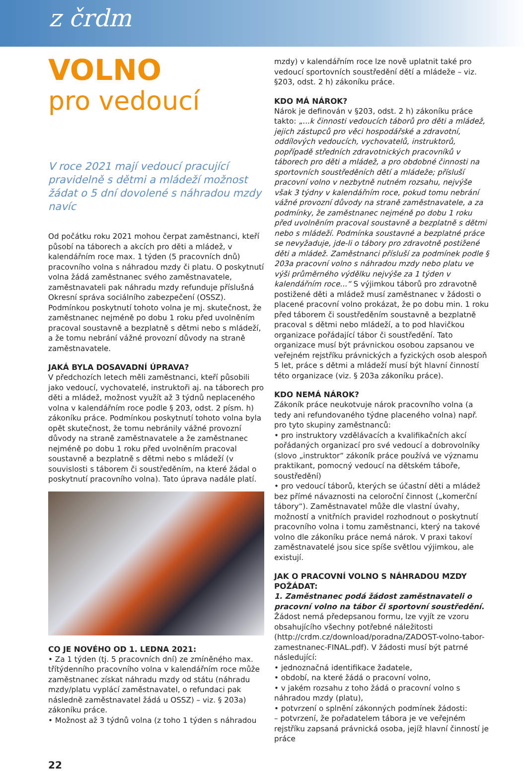z črdm
VOLNO
pro vedoucí
V roce 2021 mají vedoucí pracující pravidelně s dětmi a mládeží možnost žádat o 5 dní dovolené s náhradou mzdy navíc
Od počátku roku 2021 mohou čerpat zaměstnanci, kteří působí na táborech a akcích pro děti a mládež, v kalendářním roce max. 1 týden (5 pracovních dnů) pracovního volna s náhradou mzdy či platu. O poskytnutí volna žádá zaměstnanec svého zaměstnavatele, zaměstnavateli pak náhradu mzdy refunduje příslušná Okresní správa sociálního zabezpečení (OSSZ). Podmínkou poskytnutí tohoto volna je mj. skutečnost, že zaměstnanec nejméně po dobu 1 roku před uvolněním pracoval soustavně a bezplatně s dětmi nebo s mládeží, a že tomu nebrání vážné provozní důvody na straně zaměstnavatele.
JAKÁ BYLA DOSAVADNÍ ÚPRAVA?
V předchozích letech měli zaměstnanci, kteří působili jako vedoucí, vychovatelé, instruktoři aj. na táborech pro děti a mládež, možnost využít až 3 týdnů neplaceného volna v kalendářním roce podle § 203, odst. 2 písm. h) zákoníku práce. Podmínkou poskytnutí tohoto volna byla opět skutečnost, že tomu nebránily vážné provozní důvody na straně zaměstnavatele a že zaměstnanec nejméně po dobu 1 roku před uvolněním pracoval soustavně a bezplatně s dětmi nebo s mládeží (v souvislosti s táborem či soustředěním, na které žádal o poskytnutí pracovního volna). Tato úprava nadále platí.
CO JE NOVÉHO OD 1. LEDNA 2021:
• Za 1 týden (tj. 5 pracovních dní) ze zmíněného max. třítýdenního pracovního volna v kalendářním roce může zaměstnanec získat náhradu mzdy od státu (náhradu mzdy/platu vyplácí zaměstnavatel, o refundaci pak následně zaměstnavatel žádá u OSSZ) – viz. § 203a) zákoníku práce.
• Možnost až 3 týdnů volna (z toho 1 týden s náhradou
mzdy) v kalendářním roce lze nově uplatnit také pro vedoucí sportovních soustředění dětí a mládeže – viz. §203, odst. 2 h) zákoníku práce.
KDO MÁ NÁROK?
Nárok je definován v §203, odst. 2 h) zákoníku práce takto: „...k činnosti vedoucích táborů pro děti a mládež, jejich zástupců pro věci hospodářské a zdravotní, oddílových vedoucích, vychovatelů, instruktorů, popřípadě středních zdravotnických pracovníků v táborech pro děti a mládež, a pro obdobné činnosti na sportovních soustředěních dětí a mládeže; přísluší pracovní volno v nezbytně nutném rozsahu, nejvýše však 3 týdny v kalendářním roce, pokud tomu nebrání vážné provozní důvody na straně zaměstnavatele, a za podmínky, že zaměstnanec nejméně po dobu 1 roku před uvolněním pracoval soustavně a bezplatně s dětmi nebo s mládeží. Podmínka soustavné a bezplatné práce se nevyžaduje, jde-li o tábory pro zdravotně postižené děti a mládež. Zaměstnanci přísluší za podmínek podle § 203a pracovní volno s náhradou mzdy nebo platu ve výši průměrného výdělku nejvýše za 1 týden v kalendářním roce...“ S výjimkou táborů pro zdravotně postižené děti a mládež musí zaměstnanec v žádosti o placené pracovní volno prokázat, že po dobu min. 1 roku před táborem či soustředěním soustavně a bezplatně pracoval s dětmi nebo mládeží, a to pod hlavičkou organizace pořádající tábor či soustředění. Tato organizace musí být právnickou osobou zapsanou ve veřejném rejstříku právnických a fyzických osob alespoň 5 let, práce s dětmi a mládeží musí být hlavní činností této organizace (viz. § 203a zákoníku práce).
KDO NEMÁ NÁROK?
Zákoník práce neukotvuje nárok pracovního volna (a tedy ani refundovaného týdne placeného volna) např. pro tyto skupiny zaměstnanců:
• pro instruktory vzdělávacích a kvalifikačních akcí pořádaných organizací pro své vedoucí a dobrovolníky (slovo „instruktor“ zákoník práce používá ve významu praktikant, pomocný vedoucí na dětském táboře, soustředění)
• pro vedoucí táborů, kterých se účastní děti a mládež bez přímé návaznosti na celoroční činnost („komerční tábory“). Zaměstnavatel může dle vlastní úvahy, možností a vnitřních pravidel rozhodnout o poskytnutí pracovního volna i tomu zaměstnanci, který na takové volno dle zákoníku práce nemá nárok. V praxi takoví zaměstnavatelé jsou sice spíše světlou výjimkou, ale existují.
JAK O PRACOVNÍ VOLNO S NÁHRADOU MZDY POŽÁDAT:
1. Zaměstnanec podá žádost zaměstnavateli o pracovní volno na tábor či sportovní soustředění.
Žádost nemá předepsanou formu, lze vyjít ze vzoru obsahujícího všechny potřebné náležitosti (http://crdm.cz/download/poradna/ZADOST-volno-tabor-zamestnanec-FINAL.pdf). V žádosti musí být patrné následující:
• jednoznačná identifikace žadatele,
• období, na které žádá o pracovní volno,
• v jakém rozsahu z toho žádá o pracovní volno s náhradou mzdy (platu),
• potvrzení o splnění zákonných podmínek žádosti:
– potvrzení, že pořadatelem tábora je ve veřejném rejstříku zapsaná právnická osoba, jejíž hlavní činností je práce
22